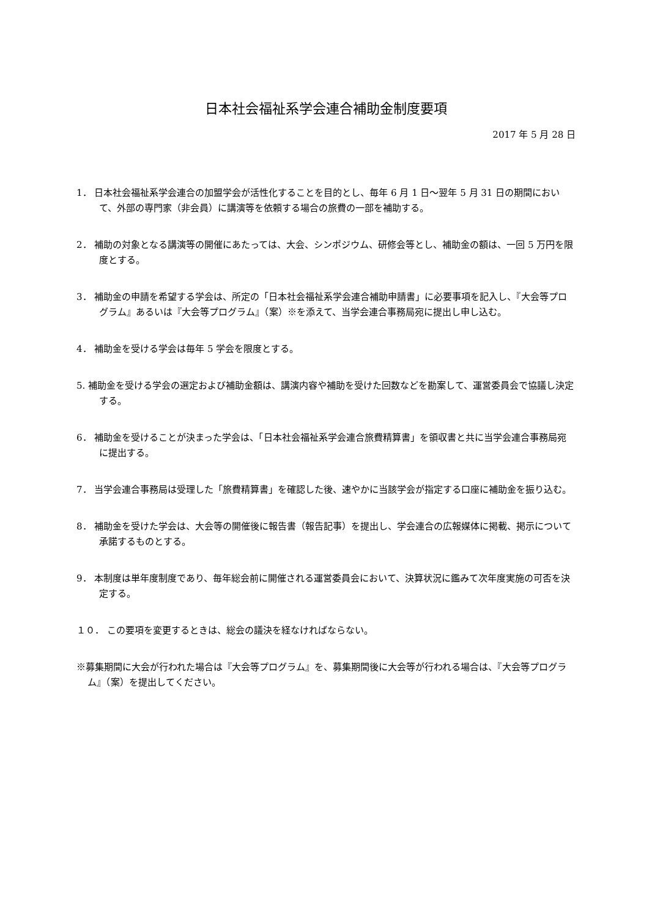日本社会福祉系学会連合補助金制度要項
2017 年 5 月 28 日
1． 日本社会福祉系学会連合の加盟学会が活性化することを目的とし、毎年 6 月 1 日～翌年 5 月 31 日の期間において、外部の専門家（非会員）に講演等を依頼する場合の旅費の一部を補助する。
2． 補助の対象となる講演等の開催にあたっては、大会、シンポジウム、研修会等とし、補助金の額は、一回 5 万円を限度とする。
3． 補助金の申請を希望する学会は、所定の「日本社会福祉系学会連合補助申請書」に必要事項を記入し、『大会等プログラム』あるいは『大会等プログラム』（案）※を添えて、当学会連合事務局宛に提出し申し込む。
4． 補助金を受ける学会は毎年 5 学会を限度とする。
5. 補助金を受ける学会の選定および補助金額は、講演内容や補助を受けた回数などを勘案して、運営委員会で協議し決定する。
6． 補助金を受けることが決まった学会は、「日本社会福祉系学会連合旅費精算書」を領収書と共に当学会連合事務局宛に提出する。
7． 当学会連合事務局は受理した「旅費精算書」を確認した後、速やかに当該学会が指定する口座に補助金を振り込む。
8． 補助金を受けた学会は、大会等の開催後に報告書（報告記事）を提出し、学会連合の広報媒体に掲載、掲示について承諾するものとする。
9． 本制度は単年度制度であり、毎年総会前に開催される運営委員会において、決算状況に鑑みて次年度実施の可否を決定する。
１０． この要項を変更するときは、総会の議決を経なければならない。
※募集期間に大会が行われた場合は『大会等プログラム』を、募集期間後に大会等が行われる場合は、『大会等プログラム』（案）を提出してください。